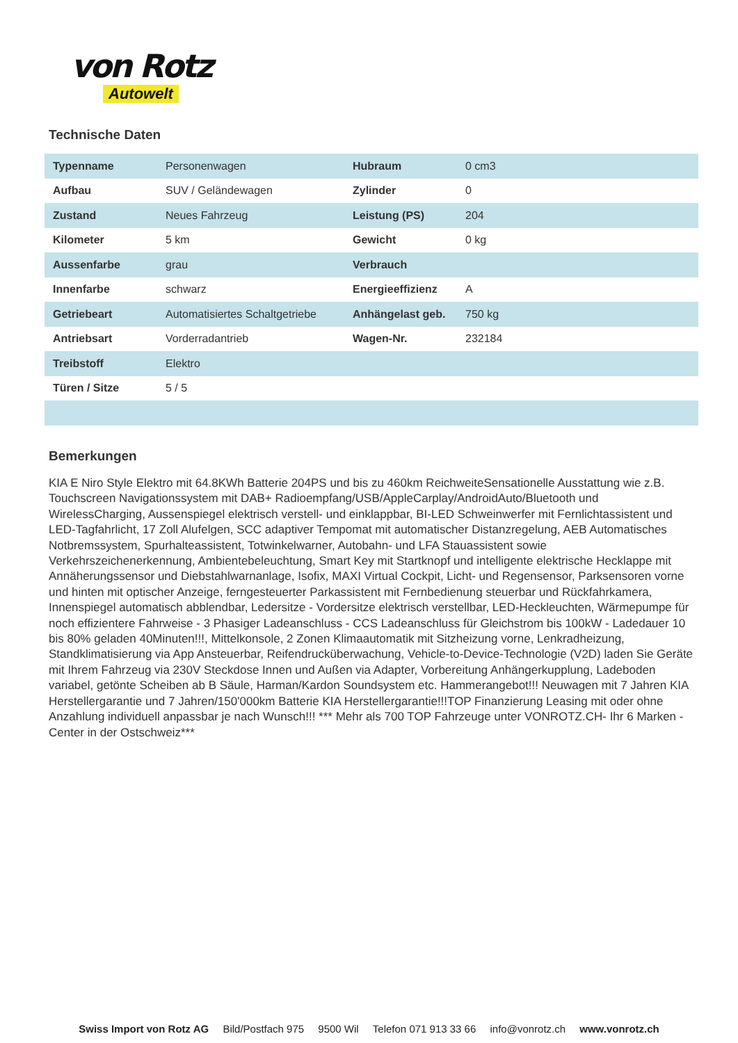von Rotz
Autowelt
Technische Daten
| Typenname | Personenwagen | Hubraum | 0 cm3 |
| Aufbau | SUV / Geländewagen | Zylinder | 0 |
| Zustand | Neues Fahrzeug | Leistung (PS) | 204 |
| Kilometer | 5 km | Gewicht | 0 kg |
| Aussenfarbe | grau | Verbrauch | |
| Innenfarbe | schwarz | Energieeffizienz | A |
| Getriebeart | Automatisiertes Schaltgetriebe | Anhängelast geb. | 750 kg |
| Antriebsart | Vorderradantrieb | Wagen-Nr. | 232184 |
| Treibstoff | Elektro | | |
| Türen / Sitze | 5 / 5 | | |
Bemerkungen
KIA E Niro Style Elektro mit 64.8KWh Batterie 204PS und bis zu 460km ReichweiteSensationelle Ausstattung wie z.B. Touchscreen Navigationssystem mit DAB+ Radioempfang/USB/AppleCarplay/AndroidAuto/Bluetooth und WirelessCharging, Aussenspiegel elektrisch verstell- und einklappbar, BI-LED Schweinwerfer mit Fernlichtassistent und LED-Tagfahrlicht, 17 Zoll Alufelgen, SCC adaptiver Tempomat mit automatischer Distanzregelung, AEB Automatisches Notbremssystem, Spurhalteassistent, Totwinkelwarner, Autobahn- und LFA Stauassistent sowie Verkehrszeichenerkennung, Ambientebeleuchtung, Smart Key mit Startknopf und intelligente elektrische Hecklappe mit Annäherungssensor und Diebstahlwarnanlage, Isofix, MAXI Virtual Cockpit, Licht- und Regensensor, Parksensoren vorne und hinten mit optischer Anzeige, ferngesteuerter Parkassistent mit Fernbedienung steuerbar und Rückfahrkamera, Innenspiegel automatisch abblendbar, Ledersitze - Vordersitze elektrisch verstellbar, LED-Heckleuchten, Wärmepumpe für noch effizientere Fahrweise - 3 Phasiger Ladeanschluss - CCS Ladeanschluss für Gleichstrom bis 100kW - Ladedauer 10 bis 80% geladen 40Minuten!!!, Mittelkonsole, 2 Zonen Klimaautomatik mit Sitzheizung vorne, Lenkradheizung, Standklimatisierung via App Ansteuerbar, Reifendrucküberwachung, Vehicle-to-Device-Technologie (V2D) laden Sie Geräte mit Ihrem Fahrzeug via 230V Steckdose Innen und Außen via Adapter, Vorbereitung Anhängerkupplung, Ladeboden variabel, getönte Scheiben ab B Säule, Harman/Kardon Soundsystem etc. Hammerangebot!!! Neuwagen mit 7 Jahren KIA Herstellergarantie und 7 Jahren/150'000km Batterie KIA Herstellergarantie!!!TOP Finanzierung Leasing mit oder ohne Anzahlung individuell anpassbar je nach Wunsch!!! *** Mehr als 700 TOP Fahrzeuge unter VONROTZ.CH- Ihr 6 Marken - Center in der Ostschweiz***
Swiss Import von Rotz AG Bild/Postfach 975 9500 Wil Telefon 071 913 33 66 info@vonrotz.ch www.vonrotz.ch